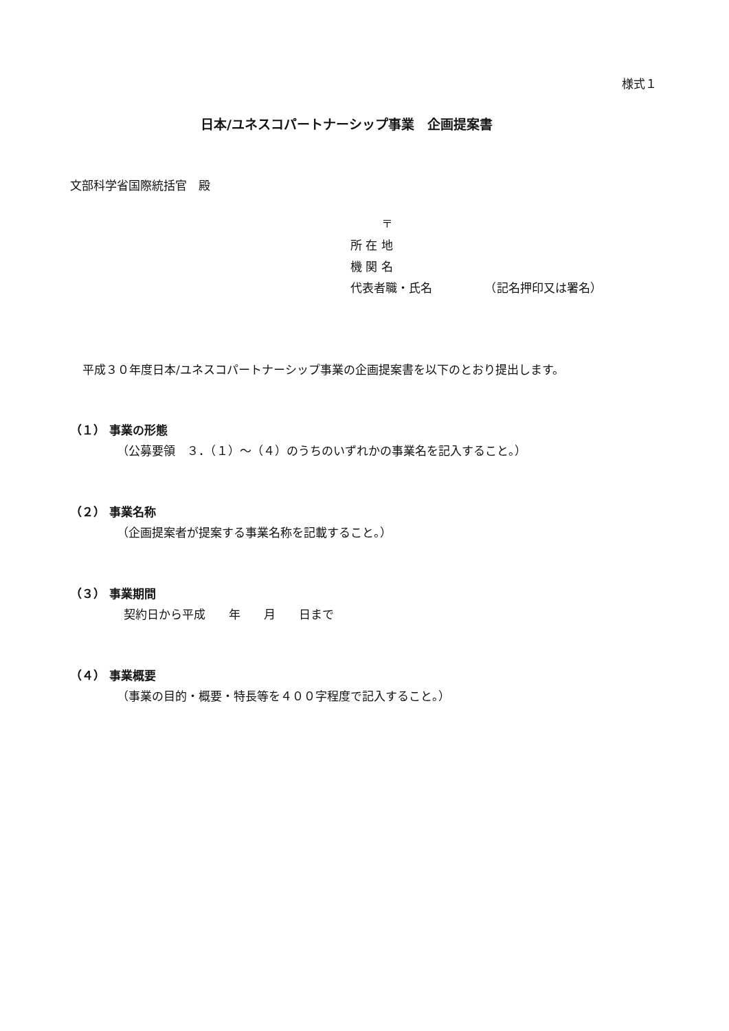様式１
日本/ユネスコパートナーシップ事業　企画提案書
文部科学省国際統括官　殿
〒
所 在 地
機 関 名
代表者職・氏名　　　　　（記名押印又は署名）
平成３０年度日本/ユネスコパートナーシップ事業の企画提案書を以下のとおり提出します。
（１） 事業の形態
（公募要領　３．（１）～（４）のうちのいずれかの事業名を記入すること。）
（２） 事業名称
（企画提案者が提案する事業名称を記載すること。）
（３） 事業期間
契約日から平成　　年　　月　　日まで
（４） 事業概要
（事業の目的・概要・特長等を４００字程度で記入すること。）